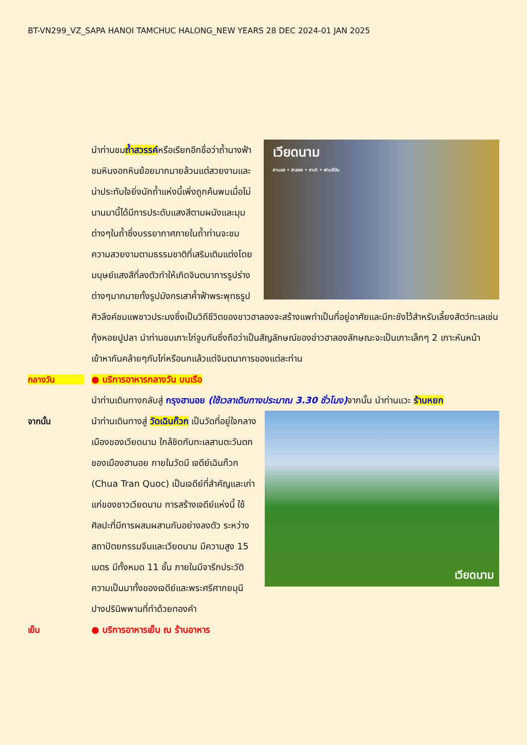BT-VN299_VZ_SAPA HANOI TAMCHUC HALONG_NEW YEARS 28 DEC 2024-01 JAN 2025
เวียดนาม
ฮานอย • ฮาลอง • ซาปา • ฟานซิปัน
นำท่านชมถ้ำสวรรค์หรือเรียกอีกชื่อว่าถ้ำนางฟ้าชมหินงอกหินย้อยมากมายล้วนแต่สวยงามและน่าประทับใจยิ่งนักถ้ำแห่งนี้เพิ่งถูกค้นพบเมื่อไม่นานมานี้ได้มีการประดับแสงสีตามผนังและมุมต่างๆในถ้ำซึ่งบรรยากาศภายในถ้ำท่านจะชมความสวยงามตามธรรมชาติที่เสริมเติมแต่งโดยมนุษย์แสงสีที่ลงตัวทำให้เกิดจินตนาการรูปร่างต่างๆมากมายทั้งรูปมังกรเสาค้ำฟ้าพระพุทธรูปศิวลึงค์ชมแพชาวประมงซึ่งเป็นวิถีชีวิตของชาวฮาลองจะสร้างแพทำเป็นที่อยู่อาศัยและมีกะชังไว้สำหรับเลี้ยงสัตว์ทะเลเช่นกุ้งหอยปูปลา นำท่านชมเกาะไก่จูบกันซึ่งถือว่าเป็นสัญลักษณ์ของอ่าวฮาลองลักษณะจะเป็นเกาะเล็กๆ 2 เกาะหันหน้าเข้าหากันคล้ายๆกับไก่หรือนกแล้วแต่จินตนาการของแต่ละท่าน
กลางวัน ● บริการอาหารกลางวัน บนเรือ
นำท่านเดินทางกลับสู่ กรุงฮานอย (ใช้เวลาเดินทางประมาณ 3.30 ชั่วโมง) จากนั้น นำท่านแวะ ร้านหยก
จากนั้น
เวียดนาม
นำท่านเดินทางสู่ วัดเฉินก๊วก เป็นวัดที่อยู่ใจกลางเมืองของเวียดนาม ใกล้ชิดกับทะเลสาบตะวันตกของเมืองฮานอย ภายในวัดมี เจดีย์เฉินก๊วก (Chua Tran Quoc) เป็นเจดีย์ที่สำคัญและเก่าแก่ของชาวเวียดนาม การสร้างเจดีย์แห่งนี้ ใช้ศิลปะที่มีการผสมผสานกันอย่างลงตัว ระหว่างสถาปัตยกรรมจีนและเวียดนาม มีความสูง 15 เมตร มีทั้งหมด 11 ชั้น ภายในมีจารึกประวัติความเป็นมาทั้งของเจดีย์และพระศรีศากยมุนีปางปรินิพพานที่ทำด้วยทองคำ
เย็น ● บริการอาหารเย็น ณ ร้านอาหาร